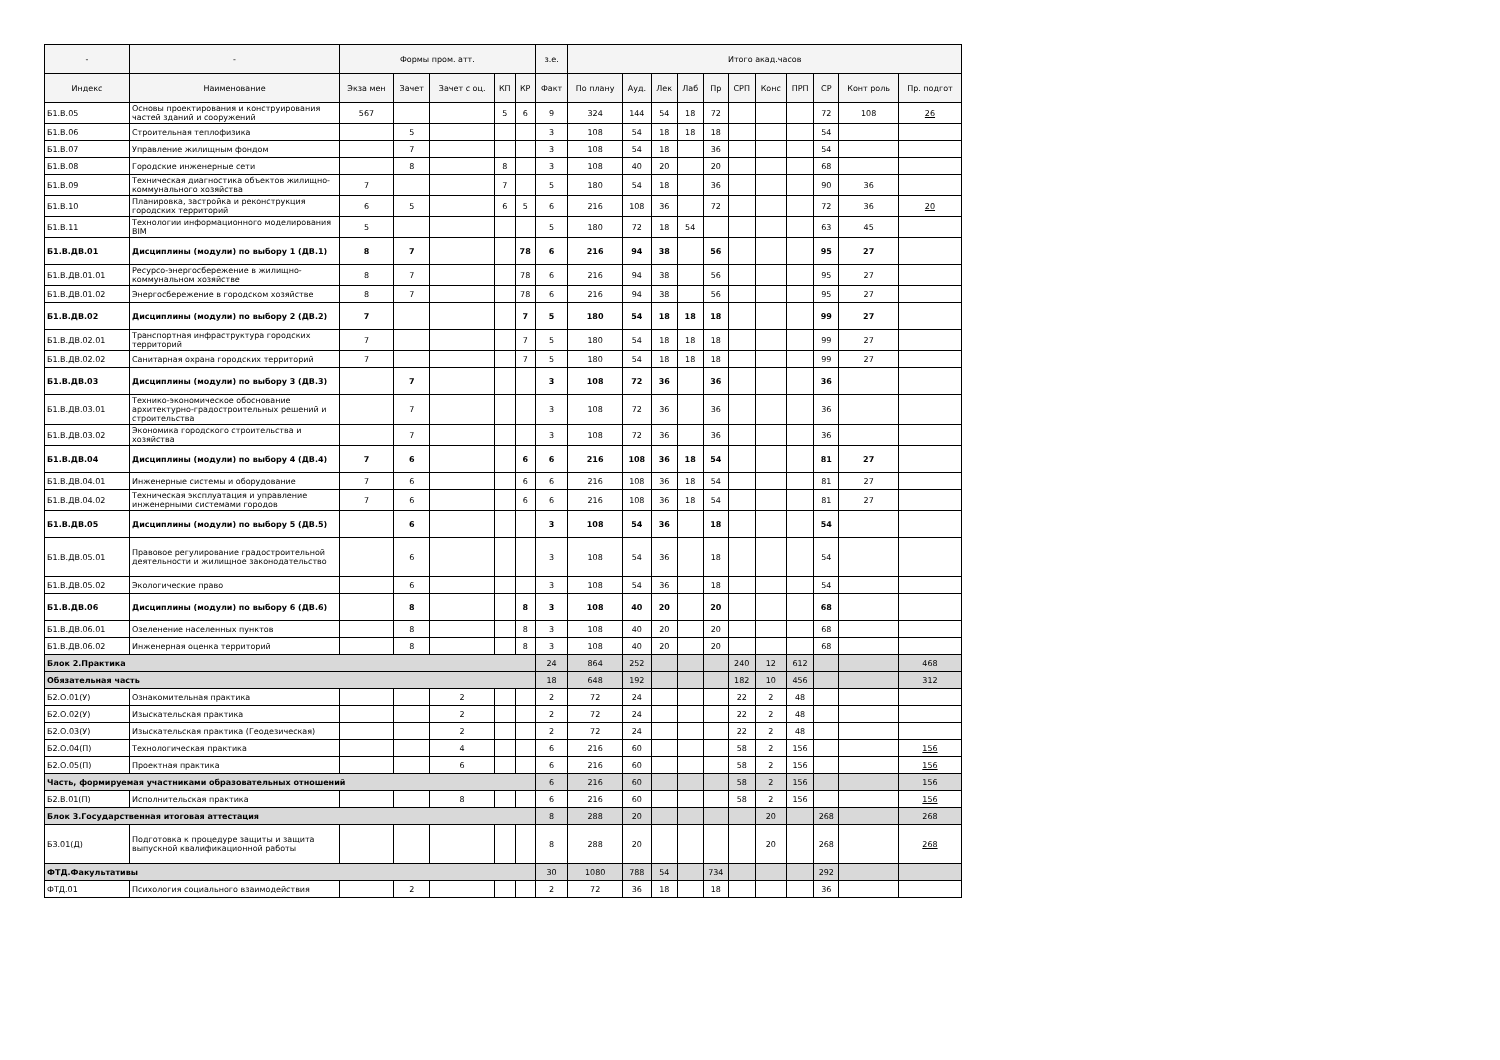| - | - | Формы пром. атт. | | | | | з.е. | Итого акад.часов | | | | | | | | | | |
| --- | --- | --- | --- | --- | --- | --- | --- | --- | --- | --- | --- | --- | --- | --- | --- | --- | --- | --- |
| Индекс | Наименование | Экза мен | Зачет | Зачет с оц. | КП | КР | Факт | По плану | Ауд. | Лек | Лаб | Пр | СРП | Конс | ПРП | СР | Конт роль | Пр. подгот |
| Б1.В.05 | Основы проектирования и конструирования частей зданий и сооружений | 567 | | | 5 | 6 | 9 | 324 | 144 | 54 | 18 | 72 | | | | 72 | 108 | 26 |
| Б1.В.06 | Строительная теплофизика | | 5 | | | | 3 | 108 | 54 | 18 | 18 | 18 | | | | 54 | | |
| Б1.В.07 | Управление жилищным фондом | | 7 | | | | 3 | 108 | 54 | 18 | | 36 | | | | 54 | | |
| Б1.В.08 | Городские инженерные сети | | 8 | | 8 | | 3 | 108 | 40 | 20 | | 20 | | | | 68 | | |
| Б1.В.09 | Техническая диагностика объектов жилищно-коммунального хозяйства | 7 | | | 7 | | 5 | 180 | 54 | 18 | | 36 | | | | 90 | 36 | |
| Б1.В.10 | Планировка, застройка и реконструкция городских территорий | 6 | 5 | | 6 | 5 | 6 | 216 | 108 | 36 | | 72 | | | | 72 | 36 | 20 |
| Б1.В.11 | Технологии информационного моделирования BIM | 5 | | | | | 5 | 180 | 72 | 18 | 54 | | | | | 63 | 45 | |
| Б1.В.ДВ.01 | Дисциплины (модули) по выбору 1 (ДВ.1) | 8 | 7 | | | 78 | 6 | 216 | 94 | 38 | | 56 | | | | 95 | 27 | |
| Б1.В.ДВ.01.01 | Ресурсо-энергосбережение в жилищно-коммунальном хозяйстве | 8 | 7 | | | 78 | 6 | 216 | 94 | 38 | | 56 | | | | 95 | 27 | |
| Б1.В.ДВ.01.02 | Энергосбережение в городском хозяйстве | 8 | 7 | | | 78 | 6 | 216 | 94 | 38 | | 56 | | | | 95 | 27 | |
| Б1.В.ДВ.02 | Дисциплины (модули) по выбору 2 (ДВ.2) | 7 | | | | 7 | 5 | 180 | 54 | 18 | 18 | 18 | | | | 99 | 27 | |
| Б1.В.ДВ.02.01 | Транспортная инфраструктура городских территорий | 7 | | | | 7 | 5 | 180 | 54 | 18 | 18 | 18 | | | | 99 | 27 | |
| Б1.В.ДВ.02.02 | Санитарная охрана городских территорий | 7 | | | | 7 | 5 | 180 | 54 | 18 | 18 | 18 | | | | 99 | 27 | |
| Б1.В.ДВ.03 | Дисциплины (модули) по выбору 3 (ДВ.3) | | 7 | | | | 3 | 108 | 72 | 36 | | 36 | | | | 36 | | |
| Б1.В.ДВ.03.01 | Технико-экономическое обоснование архитектурно-градостроительных решений и строительства | | 7 | | | | 3 | 108 | 72 | 36 | | 36 | | | | 36 | | |
| Б1.В.ДВ.03.02 | Экономика городского строительства и хозяйства | | 7 | | | | 3 | 108 | 72 | 36 | | 36 | | | | 36 | | |
| Б1.В.ДВ.04 | Дисциплины (модули) по выбору 4 (ДВ.4) | 7 | 6 | | | 6 | 6 | 216 | 108 | 36 | 18 | 54 | | | | 81 | 27 | |
| Б1.В.ДВ.04.01 | Инженерные системы и оборудование | 7 | 6 | | | 6 | 6 | 216 | 108 | 36 | 18 | 54 | | | | 81 | 27 | |
| Б1.В.ДВ.04.02 | Техническая эксплуатация и управление инженерными системами городов | 7 | 6 | | | 6 | 6 | 216 | 108 | 36 | 18 | 54 | | | | 81 | 27 | |
| Б1.В.ДВ.05 | Дисциплины (модули) по выбору 5 (ДВ.5) | | 6 | | | | 3 | 108 | 54 | 36 | | 18 | | | | 54 | | |
| Б1.В.ДВ.05.01 | Правовое регулирование градостроительной деятельности и жилищное законодательство | | 6 | | | | 3 | 108 | 54 | 36 | | 18 | | | | 54 | | |
| Б1.В.ДВ.05.02 | Экологические право | | 6 | | | | 3 | 108 | 54 | 36 | | 18 | | | | 54 | | |
| Б1.В.ДВ.06 | Дисциплины (модули) по выбору 6 (ДВ.6) | | 8 | | | 8 | 3 | 108 | 40 | 20 | | 20 | | | | 68 | | |
| Б1.В.ДВ.06.01 | Озеленение населенных пунктов | | 8 | | | 8 | 3 | 108 | 40 | 20 | | 20 | | | | 68 | | |
| Б1.В.ДВ.06.02 | Инженерная оценка территорий | | 8 | | | 8 | 3 | 108 | 40 | 20 | | 20 | | | | 68 | | |
| Блок 2.Практика | | | | | | | 24 | 864 | 252 | | | | 240 | 12 | 612 | | | 468 |
| Обязательная часть | | | | | | | 18 | 648 | 192 | | | | 182 | 10 | 456 | | | 312 |
| Б2.О.01(У) | Ознакомительная практика | | | 2 | | | 2 | 72 | 24 | | | | 22 | 2 | 48 | | | |
| Б2.О.02(У) | Изыскательская практика | | | 2 | | | 2 | 72 | 24 | | | | 22 | 2 | 48 | | | |
| Б2.О.03(У) | Изыскательская практика (Геодезическая) | | | 2 | | | 2 | 72 | 24 | | | | 22 | 2 | 48 | | | |
| Б2.О.04(П) | Технологическая практика | | | 4 | | | 6 | 216 | 60 | | | | 58 | 2 | 156 | | | 156 |
| Б2.О.05(П) | Проектная практика | | | 6 | | | 6 | 216 | 60 | | | | 58 | 2 | 156 | | | 156 |
| Часть, формируемая участниками образовательных отношений | | | | | | | 6 | 216 | 60 | | | | 58 | 2 | 156 | | | 156 |
| Б2.В.01(П) | Исполнительская практика | | | 8 | | | 6 | 216 | 60 | | | | 58 | 2 | 156 | | | 156 |
| Блок 3.Государственная итоговая аттестация | | | | | | | 8 | 288 | 20 | | | | | 20 | | 268 | | 268 |
| Б3.01(Д) | Подготовка к процедуре защиты и защита выпускной квалификационной работы | | | | | | 8 | 288 | 20 | | | | | 20 | | 268 | | 268 |
| ФТД.Факультативы | | | | | | | 30 | 1080 | 788 | 54 | | 734 | | | | 292 | | |
| ФТД.01 | Психология социального взаимодействия | | 2 | | | | 2 | 72 | 36 | 18 | | 18 | | | | 36 | | |